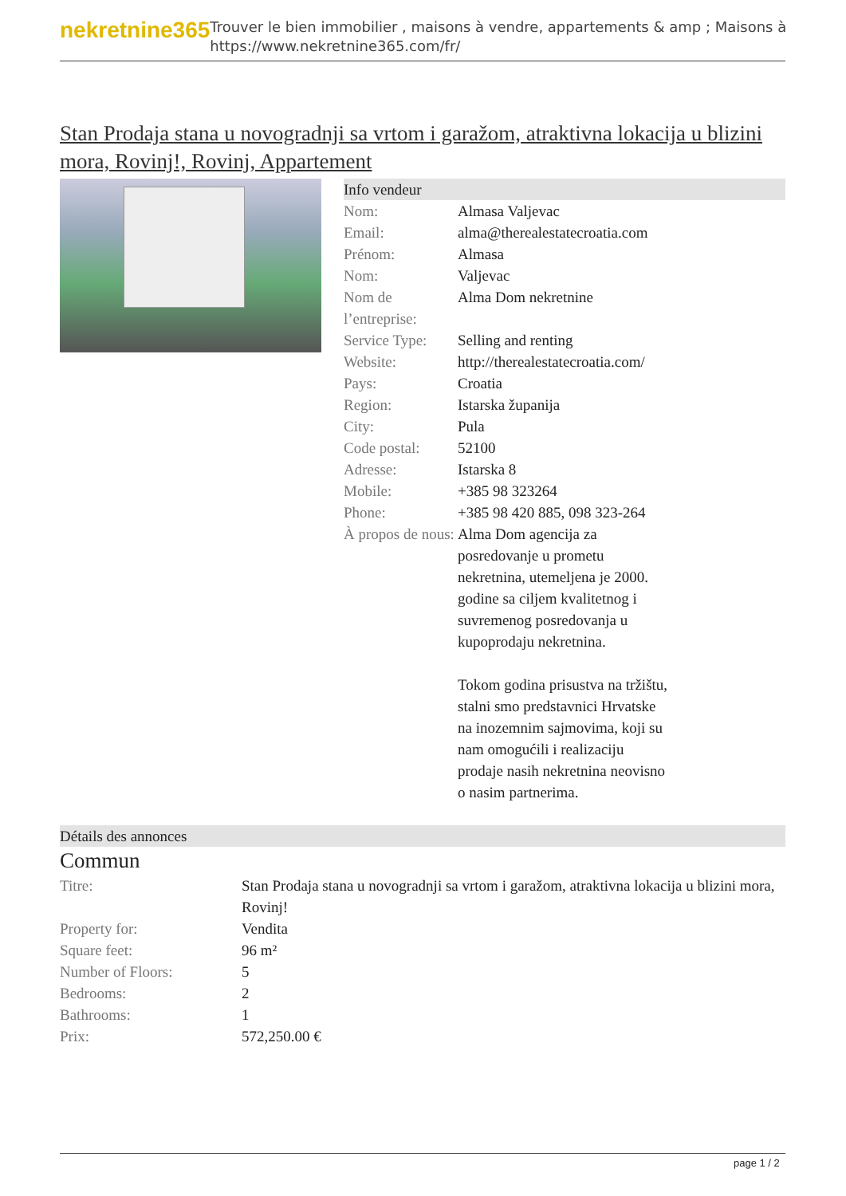nekretnine365
Trouver le bien immobilier , maisons à vendre, appartements & amp ; Maisons à
https://www.nekretnine365.com/fr/
Stan Prodaja stana u novogradnji sa vrtom i garažom, atraktivna lokacija u blizini mora, Rovinj!, Rovinj, Appartement
Info vendeur
| Nom: | Almasa Valjevac |
| Email: | alma@therealestatecroatia.com |
| Prénom: | Almasa |
| Nom: | Valjevac |
| Nom de l’entreprise: | Alma Dom nekretnine |
| Service Type: | Selling and renting |
| Website: | http://therealestatecroatia.com/ |
| Pays: | Croatia |
| Region: | Istarska županija |
| City: | Pula |
| Code postal: | 52100 |
| Adresse: | Istarska 8 |
| Mobile: | +385 98 323264 |
| Phone: | +385 98 420 885, 098 323-264 |
| À propos de nous: | Alma Dom agencija za posredovanje u prometu nekretnina, utemeljena je 2000. godine sa ciljem kvalitetnog i suvremenog posredovanja u kupoprodaju nekretnina. Tokom godina prisustva na tržištu, stalni smo predstavnici Hrvatske na inozemnim sajmovima, koji su nam omogućili i realizaciju prodaje nasih nekretnina neovisno o nasim partnerima. |
Détails des annonces
Commun
| Titre: | Stan Prodaja stana u novogradnji sa vrtom i garažom, atraktivna lokacija u blizini mora, Rovinj! |
| Property for: | Vendita |
| Square feet: | 96 m² |
| Number of Floors: | 5 |
| Bedrooms: | 2 |
| Bathrooms: | 1 |
| Prix: | 572,250.00 € |
page 1 / 2